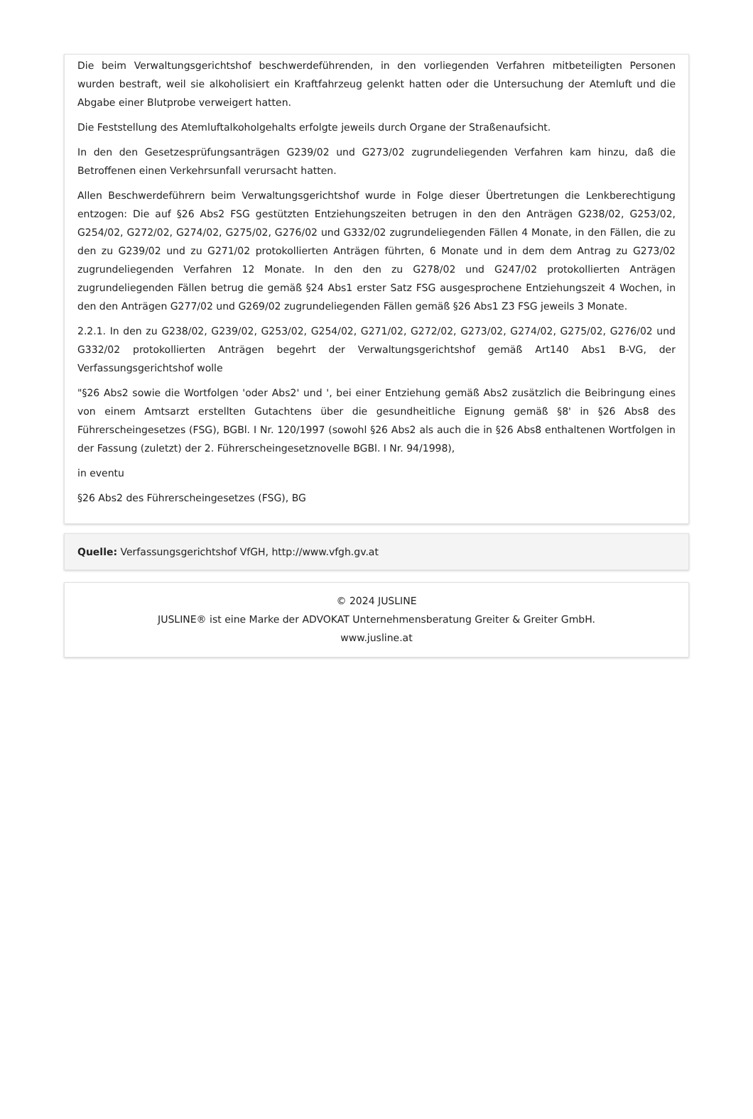Die beim Verwaltungsgerichtshof beschwerdeführenden, in den vorliegenden Verfahren mitbeteiligten Personen wurden bestraft, weil sie alkoholisiert ein Kraftfahrzeug gelenkt hatten oder die Untersuchung der Atemluft und die Abgabe einer Blutprobe verweigert hatten.
Die Feststellung des Atemluftalkoholgehalts erfolgte jeweils durch Organe der Straßenaufsicht.
In den den Gesetzesprüfungsanträgen G239/02 und G273/02 zugrundeliegenden Verfahren kam hinzu, daß die Betroffenen einen Verkehrsunfall verursacht hatten.
Allen Beschwerdeführern beim Verwaltungsgerichtshof wurde in Folge dieser Übertretungen die Lenkberechtigung entzogen: Die auf §26 Abs2 FSG gestützten Entziehungszeiten betrugen in den den Anträgen G238/02, G253/02, G254/02, G272/02, G274/02, G275/02, G276/02 und G332/02 zugrundeliegenden Fällen 4 Monate, in den Fällen, die zu den zu G239/02 und zu G271/02 protokollierten Anträgen führten, 6 Monate und in dem dem Antrag zu G273/02 zugrundeliegenden Verfahren 12 Monate. In den den zu G278/02 und G247/02 protokollierten Anträgen zugrundeliegenden Fällen betrug die gemäß §24 Abs1 erster Satz FSG ausgesprochene Entziehungszeit 4 Wochen, in den den Anträgen G277/02 und G269/02 zugrundeliegenden Fällen gemäß §26 Abs1 Z3 FSG jeweils 3 Monate.
2.2.1. In den zu G238/02, G239/02, G253/02, G254/02, G271/02, G272/02, G273/02, G274/02, G275/02, G276/02 und G332/02 protokollierten Anträgen begehrt der Verwaltungsgerichtshof gemäß Art140 Abs1 B-VG, der Verfassungsgerichtshof wolle
"§26 Abs2 sowie die Wortfolgen 'oder Abs2' und ', bei einer Entziehung gemäß Abs2 zusätzlich die Beibringung eines von einem Amtsarzt erstellten Gutachtens über die gesundheitliche Eignung gemäß §8' in §26 Abs8 des Führerscheingesetzes (FSG), BGBl. I Nr. 120/1997 (sowohl §26 Abs2 als auch die in §26 Abs8 enthaltenen Wortfolgen in der Fassung (zuletzt) der 2. Führerscheingesetznovelle BGBl. I Nr. 94/1998),
in eventu
§26 Abs2 des Führerscheingesetzes (FSG), BG
Quelle: Verfassungsgerichtshof VfGH, http://www.vfgh.gv.at
© 2024 JUSLINE
JUSLINE® ist eine Marke der ADVOKAT Unternehmensberatung Greiter & Greiter GmbH.
www.jusline.at